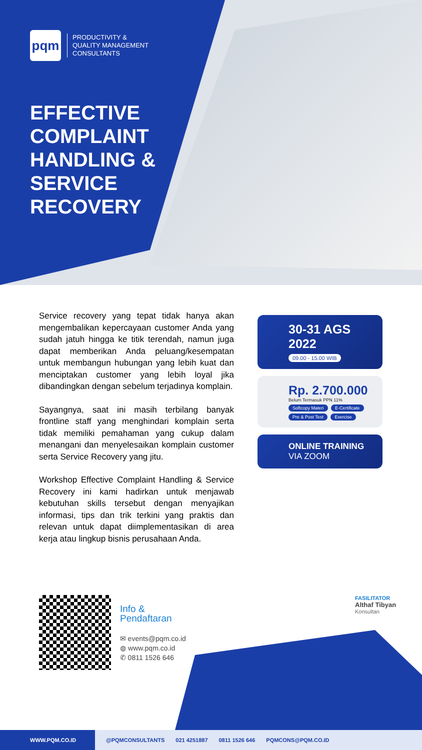pqm
PRODUCTIVITY &
QUALITY MANAGEMENT
CONSULTANTS
EFFECTIVE
COMPLAINT
HANDLING &
SERVICE
RECOVERY
Service recovery yang tepat tidak hanya akan mengembalikan kepercayaan customer Anda yang sudah jatuh hingga ke titik terendah, namun juga dapat memberikan Anda peluang/kesempatan untuk membangun hubungan yang lebih kuat dan menciptakan customer yang lebih loyal jika dibandingkan dengan sebelum terjadinya komplain.
Sayangnya, saat ini masih terbilang banyak frontline staff yang menghindari komplain serta tidak memiliki pemahaman yang cukup dalam menangani dan menyelesaikan komplain customer serta Service Recovery yang jitu.
Workshop Effective Complaint Handling & Service Recovery ini kami hadirkan untuk menjawab kebutuhan skills tersebut dengan menyajikan informasi, tips dan trik terkini yang praktis dan relevan untuk dapat diimplementasikan di area kerja atau lingkup bisnis perusahaan Anda.
30-31 AGS 2022
09.00 - 15.00 WIB
Rp. 2.700.000
Belum Termasuk PPN 11%
Softcopy Materi E-Certificate
Pre & Post Test Exercise
ONLINE TRAINING
VIA ZOOM
Info &
Pendaftaran
✉ events@pqm.co.id
◍ www.pqm.co.id
✆ 0811 1526 646
FASILITATOR
Althaf Tibyan
Konsultan
WWW.PQM.CO.ID
@PQMCONSULTANTS 021 4251887 0811 1526 646 PQMCONS@PQM.CO.ID